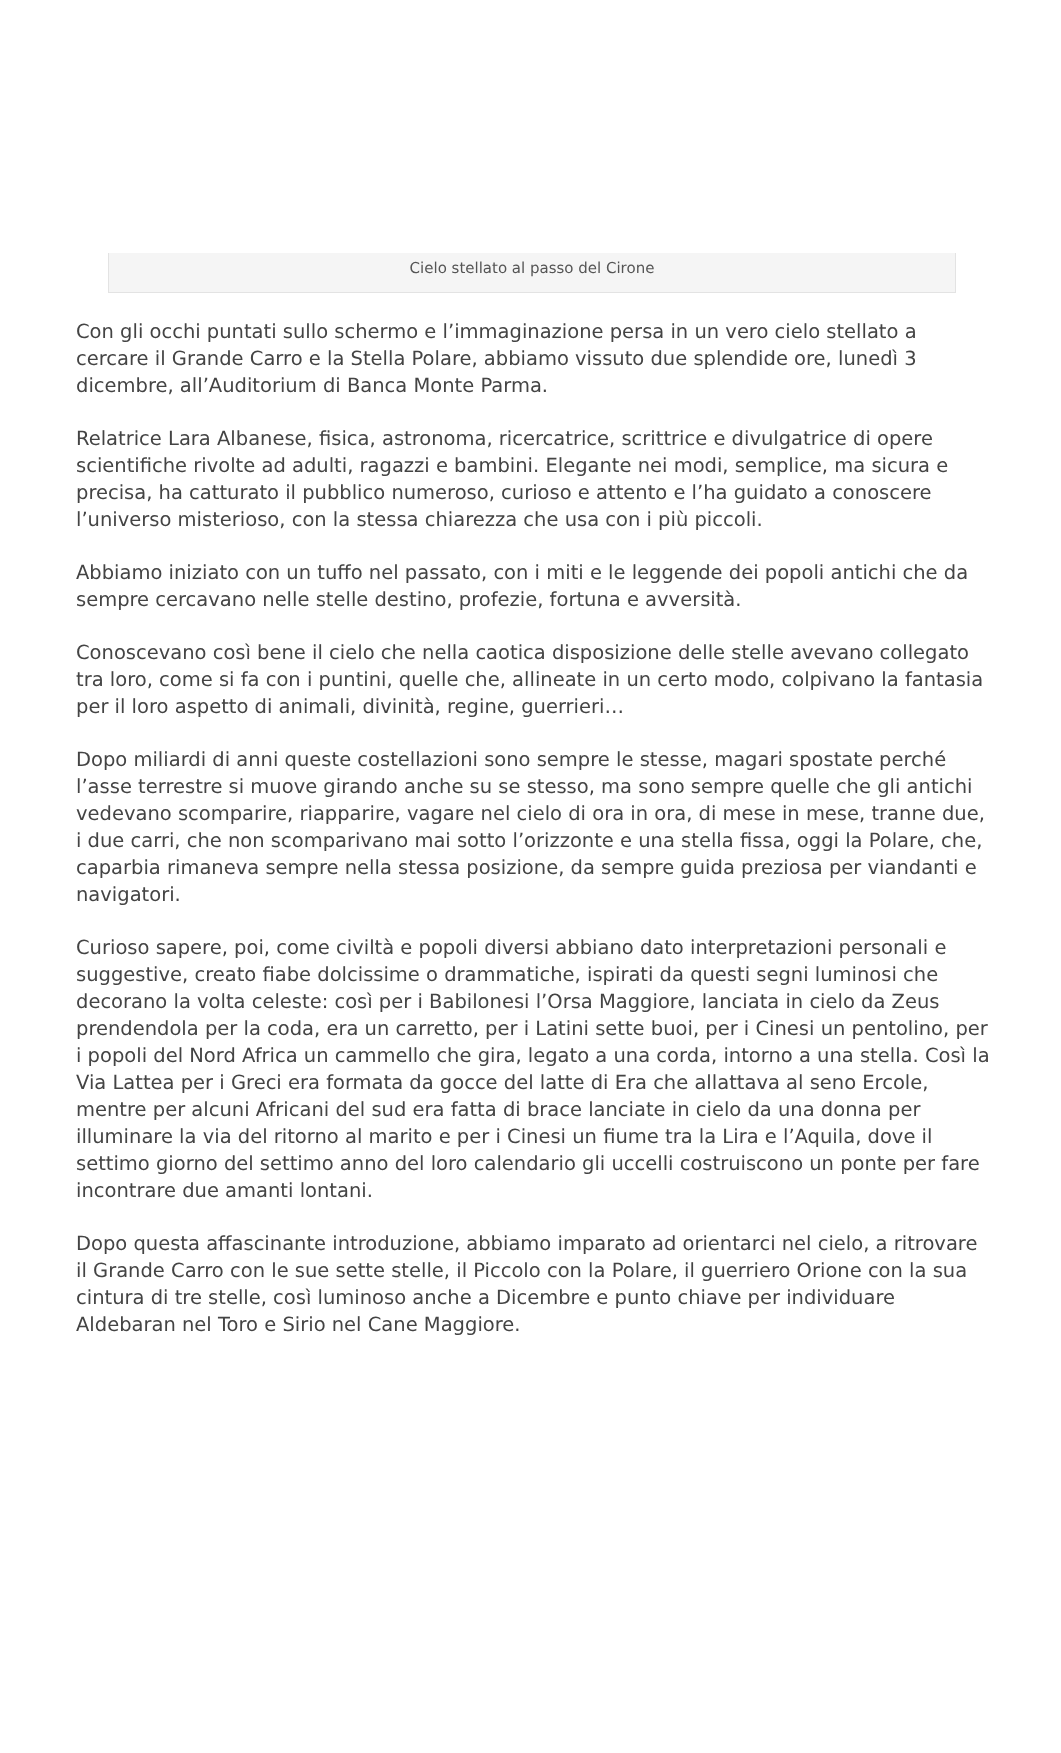Cielo stellato al passo del Cirone
Con gli occhi puntati sullo schermo e l’immaginazione persa in un vero cielo stellato a cercare il Grande Carro e la Stella Polare, abbiamo vissuto due splendide ore, lunedì 3 dicembre, all’Auditorium di Banca Monte Parma.
Relatrice Lara Albanese, fisica, astronoma, ricercatrice, scrittrice e divulgatrice di opere scientifiche rivolte ad adulti, ragazzi e bambini. Elegante nei modi, semplice, ma sicura e precisa, ha catturato il pubblico numeroso, curioso e attento e l’ha guidato a conoscere l’universo misterioso, con la stessa chiarezza che usa con i più piccoli.
Abbiamo iniziato con un tuffo nel passato, con i miti e le leggende dei popoli antichi che da sempre cercavano nelle stelle destino, profezie, fortuna e avversità.
Conoscevano così bene il cielo che nella caotica disposizione delle stelle avevano collegato tra loro, come si fa con i puntini, quelle che, allineate in un certo modo, colpivano la fantasia per il loro aspetto di animali, divinità, regine, guerrieri…
Dopo miliardi di anni queste costellazioni sono sempre le stesse, magari spostate perché l’asse terrestre si muove girando anche su se stesso, ma sono sempre quelle che gli antichi vedevano scomparire, riapparire, vagare nel cielo di ora in ora, di mese in mese, tranne due, i due carri, che non scomparivano mai sotto l’orizzonte e una stella fissa, oggi la Polare, che, caparbia rimaneva sempre nella stessa posizione, da sempre guida preziosa per viandanti e navigatori.
Curioso sapere, poi, come civiltà e popoli diversi abbiano dato interpretazioni personali e suggestive, creato fiabe dolcissime o drammatiche, ispirati da questi segni luminosi che decorano la volta celeste: così per i Babilonesi l’Orsa Maggiore, lanciata in cielo da Zeus prendendola per la coda, era un carretto, per i Latini sette buoi, per i Cinesi un pentolino, per i popoli del Nord Africa un cammello che gira, legato a una corda, intorno a una stella. Così la Via Lattea per i Greci era formata da gocce del latte di Era che allattava al seno Ercole, mentre per alcuni Africani del sud era fatta di brace lanciate in cielo da una donna per illuminare la via del ritorno al marito e per i Cinesi un fiume tra la Lira e l’Aquila, dove il settimo giorno del settimo anno del loro calendario gli uccelli costruiscono un ponte per fare incontrare due amanti lontani.
Dopo questa affascinante introduzione, abbiamo imparato ad orientarci nel cielo, a ritrovare il Grande Carro con le sue sette stelle, il Piccolo con la Polare, il guerriero Orione con la sua cintura di tre stelle, così luminoso anche a Dicembre e punto chiave per individuare Aldebaran nel Toro e Sirio nel Cane Maggiore.